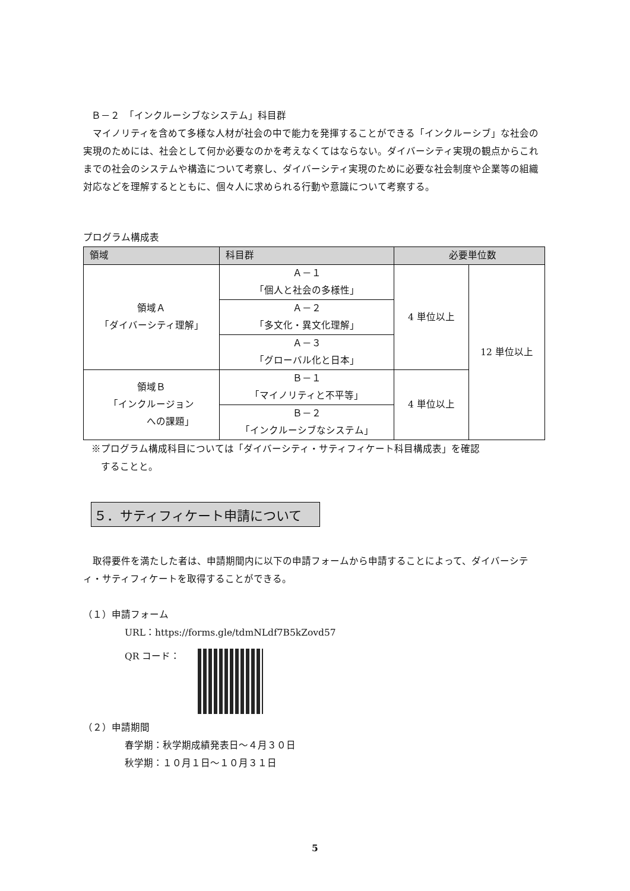Ｂ－２　「インクルーシブなシステム」科目群
　マイノリティを含めて多様な人材が社会の中で能力を発揮することができる「インクルーシブ」な社会の実現のためには、社会として何か必要なのかを考えなくてはならない。ダイバーシティ実現の観点からこれまでの社会のシステムや構造について考察し、ダイバーシティ実現のために必要な社会制度や企業等の組織対応などを理解するとともに、個々人に求められる行動や意識について考察する。
プログラム構成表
| 領域 | 科目群 | 必要単位数 | |
| --- | --- | --- | --- |
| 領域Ａ 「ダイバーシティ理解」 | Ａ－１ 「個人と社会の多様性」 | 4 単位以上 | 12 単位以上 |
| | Ａ－２ 「多文化・異文化理解」 | | |
| | Ａ－３ 「グローバル化と日本」 | | |
| 領域Ｂ 「インクルージョン への課題」 | Ｂ－１ 「マイノリティと不平等」 | 4 単位以上 | |
| | Ｂ－２ 「インクルーシブなシステム」 | | |
※プログラム構成科目については「ダイバーシティ・サティフィケート科目構成表」を確認
　することと。
５．サティフィケート申請について
　取得要件を満たした者は、申請期間内に以下の申請フォームから申請することによって、ダイバーシティ・サティフィケートを取得することができる。
（１）申請フォーム
URL：https://forms.gle/tdmNLdf7B5kZovd57
QR コード：
（２）申請期間
春学期：秋学期成績発表日～４月３０日
秋学期：１０月１日～１０月３１日
5